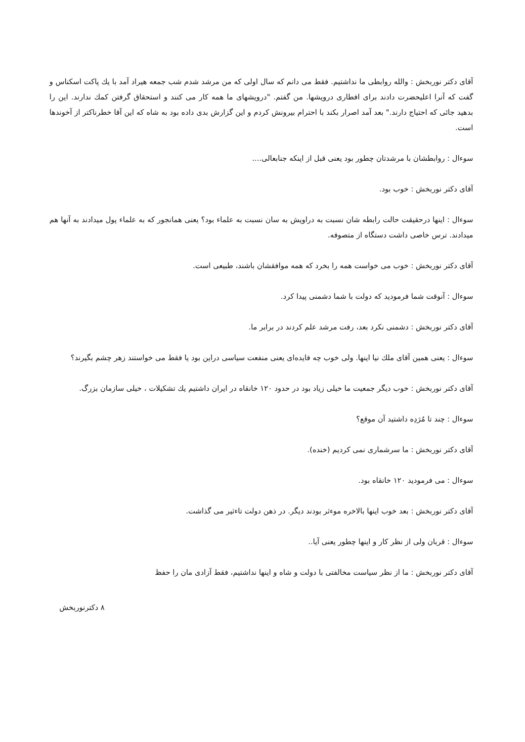آقای دکتر نوربخش : والله روابطی ما نداشتیم. فقط می دانم که سال اولی که من مرشد شدم شب جمعه هیراد آمد با یك پاکت اسکناس و گفت که آنرا اعلیحضرت دادند برای افطاری درویشها. من گفتم. "درویشهای ما همه کار می کنند و استحقاق گرفتن کمك ندارند. این را بدهید جائی که احتیاج دارند." بعد آمد اصرار بکند با احترام بیرونش کردم و این گزارش بدی داده بود به شاه که این آقا خطرناکتر از آخوندها است.
سوءال : روابطشان با مرشدتان چطور بود یعنی قبل از اینکه جنابعالی....
آقای دکتر نوربخش : خوب بود.
سوءال : اینها درحقیقت حالت رابطه شان نسبت به دراویش به سان نسبت به علماء بود؟ یعنی همانجور که به علماء پول میدادند به آنها هم میدادند. ترس خاصی داشت دستگاه از متصوفه.
آقای دکتر نوربخش : خوب می خواست همه را بخرد که همه موافقشان باشند، طبیعی است.
سوءال : آنوقت شما فرمودید که دولت با شما دشمنی پیدا کرد.
آقای دکتر نوربخش : دشمنی نکرد بعد، رفت مرشد علم کردند در برابر ما.
سوءال : یعنی همین آقای ملك نیا اینها. ولی خوب چه فایده‌ای یعنی منفعت سیاسی دراین بود یا فقط می خواستند زهر چشم بگیرند؟
آقای دکتر نوربخش : خوب دیگر جمعیت ما خیلی زیاد بود در حدود ۱۲۰ خانقاه در ایران داشتیم یك تشکیلات ، خیلی سازمان بزرگ.
سوءال : چند تا مُرَدِه داشتید آن موقع؟
آقای دکتر نوربخش : ما سرشماری نمی کردیم (خنده).
سوءال : می فرمودید ۱۲۰ خانقاه بود.
آقای دکتر نوربخش : بعد خوب اینها بالاخره موءثر بودند دیگر. در ذهن دولت تاءثیر می گذاشت.
سوءال : قربان ولی از نظر کار و اینها چطور یعنی آیا..
آقای دکتر نوربخش : ما از نظر سیاست مخالفتی با دولت و شاه و اینها نداشتیم، فقط آزادی مان را حفظ
۸ دکترنوربخش